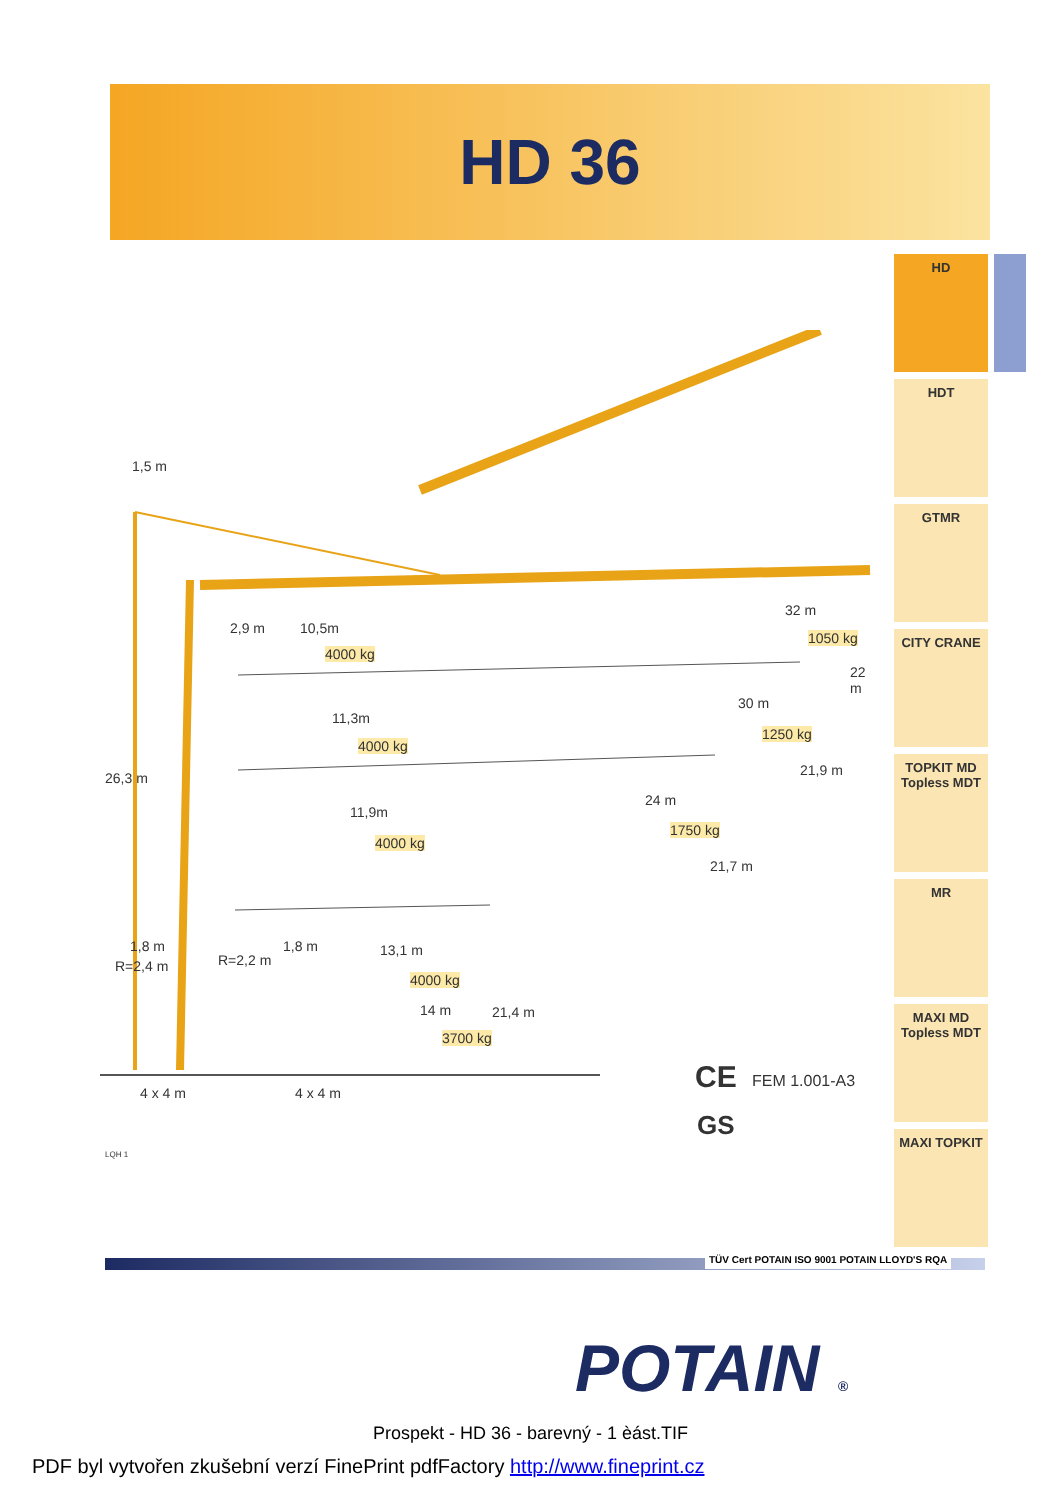HD 36
HD
HDT
GTMR
CITY CRANE
TOPKIT MD
Topless MDT
MR
MAXI MD
Topless MDT
MAXI TOPKIT
1,5 m
2,9 m 10,5m
4000 kg
32 m
1050 kg
22 m
11,3m
4000 kg
30 m
1250 kg
21,9 m 26,3 m
11,9m
4000 kg
24 m
1750 kg
21,7 m
1,8 m
R=2,4 m R=2,2 m
1,8 m 13,1 m
4000 kg
14 m 21,4 m
3700 kg
4 x 4 m 4 x 4 m
LQH 1
CE FEM 1.001-A3
GS
TÜV Cert POTAIN ISO 9001 POTAIN LLOYD'S RQA
POTAIN ®
Prospekt - HD 36 - barevný - 1 èást.TIF
PDF byl vytvořen zkušební verzí FinePrint pdfFactory http://www.fineprint.cz